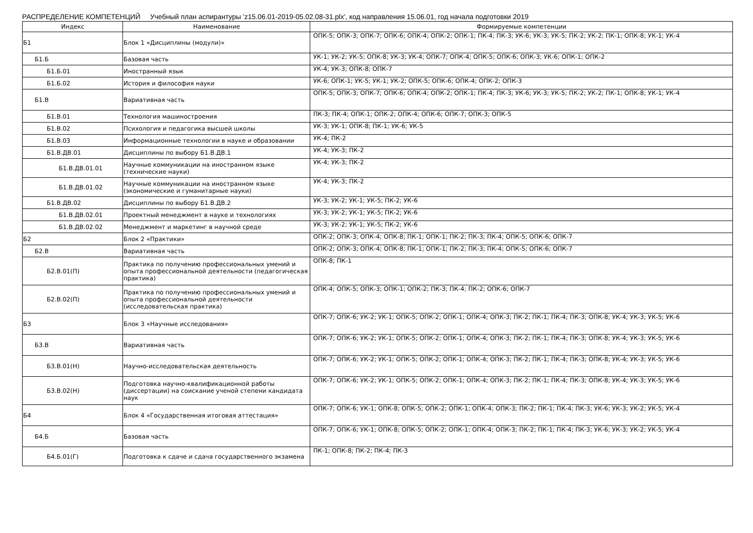РАСПРЕДЕЛЕНИЕ КОМПЕТЕНЦИЙ Учебный план аспирантуры 'z15.06.01-2019-05.02.08-31.plx', код направления 15.06.01, год начала подготовки 2019
| Индекс | Наименование | Формируемые компетенции |
| --- | --- | --- |
| Б1 | Блок 1 «Дисциплины (модули)» | ОПК-5; ОПК-3; ОПК-7; ОПК-6; ОПК-4; ОПК-2; ОПК-1; ПК-4; ПК-3; УК-6; УК-3; УК-5; ПК-2; УК-2; ПК-1; ОПК-8; УК-1; УК-4 |
| Б1.Б | Базовая часть | УК-1; УК-2; УК-5; ОПК-8; УК-3; УК-4; ОПК-7; ОПК-4; ОПК-5; ОПК-6; ОПК-3; УК-6; ОПК-1; ОПК-2 |
| Б1.Б.01 | Иностранный язык | УК-4; УК-3; ОПК-8; ОПК-7 |
| Б1.Б.02 | История и философия науки | УК-6; ОПК-1; УК-5; УК-1; УК-2; ОПК-5; ОПК-6; ОПК-4; ОПК-2; ОПК-3 |
| Б1.В | Вариативная часть | ОПК-5; ОПК-3; ОПК-7; ОПК-6; ОПК-4; ОПК-2; ОПК-1; ПК-4; ПК-3; УК-6; УК-3; УК-5; ПК-2; УК-2; ПК-1; ОПК-8; УК-1; УК-4 |
| Б1.В.01 | Технология машиностроения | ПК-3; ПК-4; ОПК-1; ОПК-2; ОПК-4; ОПК-6; ОПК-7; ОПК-3; ОПК-5 |
| Б1.В.02 | Психология и педагогика высшей школы | УК-3; УК-1; ОПК-8; ПК-1; УК-6; УК-5 |
| Б1.В.03 | Информационные технологии в науке и образовании | УК-4; ПК-2 |
| Б1.В.ДВ.01 | Дисциплины по выбору Б1.В.ДВ.1 | УК-4; УК-3; ПК-2 |
| Б1.В.ДВ.01.01 | Научные коммуникации на иностранном языке (технические науки) | УК-4; УК-3; ПК-2 |
| Б1.В.ДВ.01.02 | Научные коммуникации на иностранном языке (экономические и гуманитарные науки) | УК-4; УК-3; ПК-2 |
| Б1.В.ДВ.02 | Дисциплины по выбору Б1.В.ДВ.2 | УК-3; УК-2; УК-1; УК-5; ПК-2; УК-6 |
| Б1.В.ДВ.02.01 | Проектный менеджмент в науке и технологиях | УК-3; УК-2; УК-1; УК-5; ПК-2; УК-6 |
| Б1.В.ДВ.02.02 | Менеджмент и маркетинг в научной среде | УК-3; УК-2; УК-1; УК-5; ПК-2; УК-6 |
| Б2 | Блок 2 «Практики» | ОПК-2; ОПК-3; ОПК-4; ОПК-8; ПК-1; ОПК-1; ПК-2; ПК-3; ПК-4; ОПК-5; ОПК-6; ОПК-7 |
| Б2.В | Вариативная часть | ОПК-2; ОПК-3; ОПК-4; ОПК-8; ПК-1; ОПК-1; ПК-2; ПК-3; ПК-4; ОПК-5; ОПК-6; ОПК-7 |
| Б2.В.01(П) | Практика по получению профессиональных умений и опыта профессиональной деятельности (педагогическая практика) | ОПК-8; ПК-1 |
| Б2.В.02(П) | Практика по получению профессиональных умений и опыта профессиональной деятельности (исследовательская практика) | ОПК-4; ОПК-5; ОПК-3; ОПК-1; ОПК-2; ПК-3; ПК-4; ПК-2; ОПК-6; ОПК-7 |
| Б3 | Блок 3 «Научные исследования» | ОПК-7; ОПК-6; УК-2; УК-1; ОПК-5; ОПК-2; ОПК-1; ОПК-4; ОПК-3; ПК-2; ПК-1; ПК-4; ПК-3; ОПК-8; УК-4; УК-3; УК-5; УК-6 |
| Б3.В | Вариативная часть | ОПК-7; ОПК-6; УК-2; УК-1; ОПК-5; ОПК-2; ОПК-1; ОПК-4; ОПК-3; ПК-2; ПК-1; ПК-4; ПК-3; ОПК-8; УК-4; УК-3; УК-5; УК-6 |
| Б3.В.01(Н) | Научно-исследовательская деятельность | ОПК-7; ОПК-6; УК-2; УК-1; ОПК-5; ОПК-2; ОПК-1; ОПК-4; ОПК-3; ПК-2; ПК-1; ПК-4; ПК-3; ОПК-8; УК-4; УК-3; УК-5; УК-6 |
| Б3.В.02(Н) | Подготовка научно-квалификационной работы (диссертации) на соискание ученой степени кандидата наук | ОПК-7; ОПК-6; УК-2; УК-1; ОПК-5; ОПК-2; ОПК-1; ОПК-4; ОПК-3; ПК-2; ПК-1; ПК-4; ПК-3; ОПК-8; УК-4; УК-3; УК-5; УК-6 |
| Б4 | Блок 4 «Государственная итоговая аттестация» | ОПК-7; ОПК-6; УК-1; ОПК-8; ОПК-5; ОПК-2; ОПК-1; ОПК-4; ОПК-3; ПК-2; ПК-1; ПК-4; ПК-3; УК-6; УК-3; УК-2; УК-5; УК-4 |
| Б4.Б | Базовая часть | ОПК-7; ОПК-6; УК-1; ОПК-8; ОПК-5; ОПК-2; ОПК-1; ОПК-4; ОПК-3; ПК-2; ПК-1; ПК-4; ПК-3; УК-6; УК-3; УК-2; УК-5; УК-4 |
| Б4.Б.01(Г) | Подготовка к сдаче и сдача государственного экзамена | ПК-1; ОПК-8; ПК-2; ПК-4; ПК-3 |